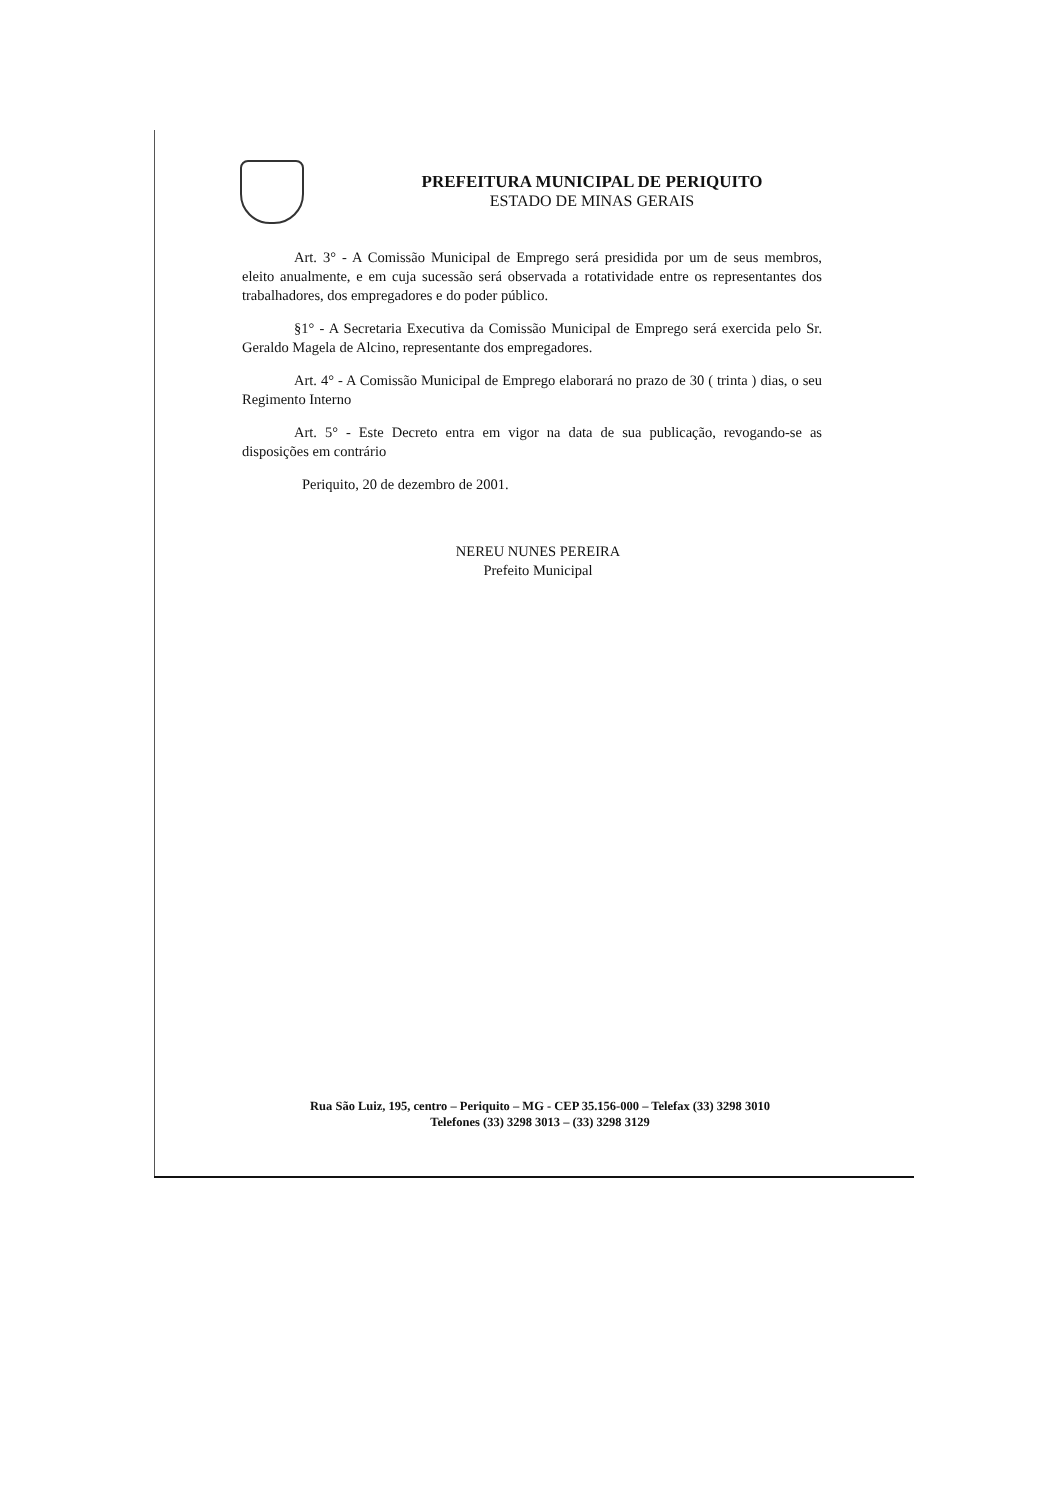PREFEITURA MUNICIPAL DE PERIQUITO
ESTADO DE MINAS GERAIS
Art. 3° - A Comissão Municipal de Emprego será presidida por um de seus membros, eleito anualmente, e em cuja sucessão será observada a rotatividade entre os representantes dos trabalhadores, dos empregadores e do poder público.
§1° - A Secretaria Executiva da Comissão Municipal de Emprego será exercida pelo Sr. Geraldo Magela de Alcino, representante dos empregadores.
Art. 4° - A Comissão Municipal de Emprego elaborará no prazo de 30 ( trinta ) dias, o seu Regimento Interno
Art. 5° - Este Decreto entra em vigor na data de sua publicação, revogando-se as disposições em contrário
Periquito, 20 de dezembro de 2001.
NEREU NUNES PEREIRA
Prefeito Municipal
Rua São Luiz, 195, centro – Periquito – MG - CEP 35.156-000 – Telefax (33) 3298 3010
Telefones (33) 3298 3013 – (33) 3298 3129